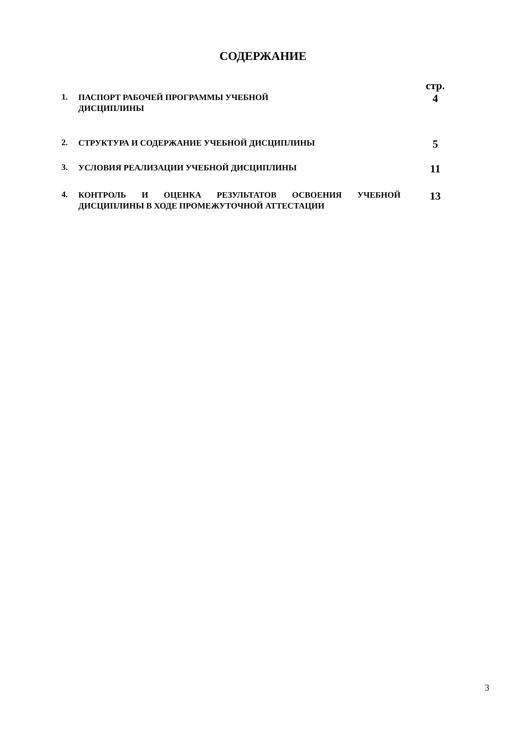СОДЕРЖАНИЕ
| | | стр. |
| 1. | ПАСПОРТ РАБОЧЕЙ ПРОГРАММЫ УЧЕБНОЙ | 4 |
| | ДИСЦИПЛИНЫ | |
| 2. | СТРУКТУРА И СОДЕРЖАНИЕ УЧЕБНОЙ ДИСЦИПЛИНЫ | 5 |
| 3. | УСЛОВИЯ РЕАЛИЗАЦИИ УЧЕБНОЙ ДИСЦИПЛИНЫ | 11 |
| 4. | КОНТРОЛЬ И ОЦЕНКА РЕЗУЛЬТАТОВ ОСВОЕНИЯ УЧЕБНОЙ ДИСЦИПЛИНЫ В ХОДЕ ПРОМЕЖУТОЧНОЙ АТТЕСТАЦИИ | 13 |
3